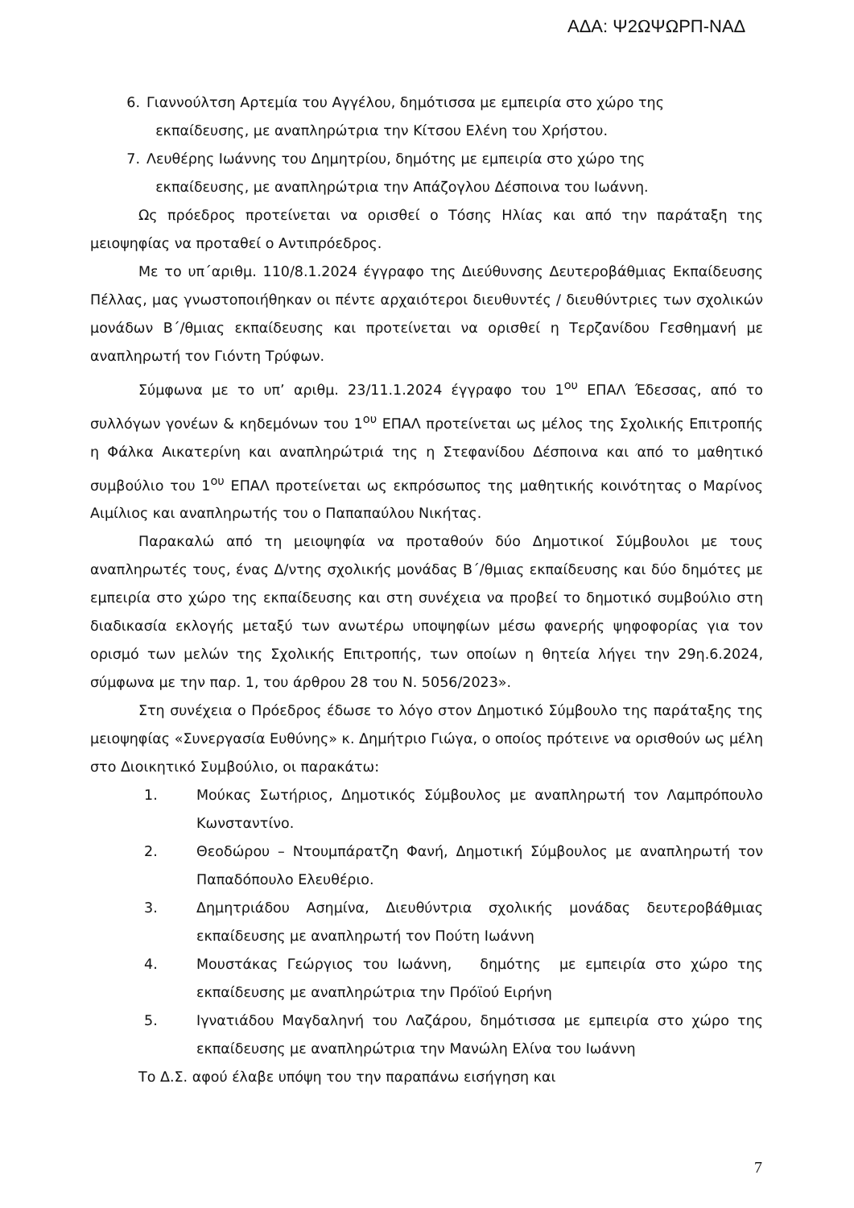ΑΔΑ: Ψ2ΩΨΩΡΠ-ΝΑΔ
6. Γιαννούλτση Αρτεμία του Αγγέλου, δημότισσα με εμπειρία στο χώρο της
εκπαίδευσης, με αναπληρώτρια την Κίτσου Ελένη του Χρήστου.
7. Λευθέρης Ιωάννης του Δημητρίου, δημότης με εμπειρία στο χώρο της
εκπαίδευσης, με αναπληρώτρια την Απάζογλου Δέσποινα του Ιωάννη.
Ως πρόεδρος προτείνεται να ορισθεί ο Τόσης Ηλίας και από την παράταξη της μειοψηφίας να προταθεί ο Αντιπρόεδρος.
Με το υπ΄αριθμ. 110/8.1.2024 έγγραφο της Διεύθυνσης Δευτεροβάθμιας Εκπαίδευσης Πέλλας, μας γνωστοποιήθηκαν οι πέντε αρχαιότεροι διευθυντές / διευθύντριες των σχολικών μονάδων Β΄/θμιας εκπαίδευσης και προτείνεται να ορισθεί η Τερζανίδου Γεσθημανή με αναπληρωτή τον Γιόντη Τρύφων.
Σύμφωνα με το υπ’ αριθμ. 23/11.1.2024 έγγραφο του 1<sup>ου</sup> ΕΠΑΛ Έδεσσας, από το συλλόγων γονέων & κηδεμόνων του 1<sup>ου</sup> ΕΠΑΛ προτείνεται ως μέλος της Σχολικής Επιτροπής η Φάλκα Αικατερίνη και αναπληρώτριά της η Στεφανίδου Δέσποινα και από το μαθητικό συμβούλιο του 1<sup>ου</sup> ΕΠΑΛ προτείνεται ως εκπρόσωπος της μαθητικής κοινότητας ο Μαρίνος Αιμίλιος και αναπληρωτής του ο Παπαπαύλου Νικήτας.
Παρακαλώ από τη μειοψηφία να προταθούν δύο Δημοτικοί Σύμβουλοι με τους αναπληρωτές τους, ένας Δ/ντης σχολικής μονάδας Β΄/θμιας εκπαίδευσης και δύο δημότες με εμπειρία στο χώρο της εκπαίδευσης και στη συνέχεια να προβεί το δημοτικό συμβούλιο στη διαδικασία εκλογής μεταξύ των ανωτέρω υποψηφίων μέσω φανερής ψηφοφορίας για τον ορισμό των μελών της Σχολικής Επιτροπής, των οποίων η θητεία λήγει την 29η.6.2024, σύμφωνα με την παρ. 1, του άρθρου 28 του Ν. 5056/2023».
Στη συνέχεια ο Πρόεδρος έδωσε το λόγο στον Δημοτικό Σύμβουλο της παράταξης της μειοψηφίας «Συνεργασία Ευθύνης» κ. Δημήτριο Γιώγα, ο οποίος πρότεινε να ορισθούν ως μέλη στο Διοικητικό Συμβούλιο, οι παρακάτω:
1. Μούκας Σωτήριος, Δημοτικός Σύμβουλος με αναπληρωτή τον Λαμπρόπουλο Κωνσταντίνο.
2. Θεοδώρου – Ντουμπάρατζη Φανή, Δημοτική Σύμβουλος με αναπληρωτή τον Παπαδόπουλο Ελευθέριο.
3. Δημητριάδου Ασημίνα, Διευθύντρια σχολικής μονάδας δευτεροβάθμιας εκπαίδευσης με αναπληρωτή τον Πούτη Ιωάννη
4. Μουστάκας Γεώργιος του Ιωάννη, δημότης με εμπειρία στο χώρο της εκπαίδευσης με αναπληρώτρια την Πρόϊού Ειρήνη
5. Ιγνατιάδου Μαγδαληνή του Λαζάρου, δημότισσα με εμπειρία στο χώρο της εκπαίδευσης με αναπληρώτρια την Μανώλη Ελίνα του Ιωάννη
Το Δ.Σ. αφού έλαβε υπόψη του την παραπάνω εισήγηση και
7